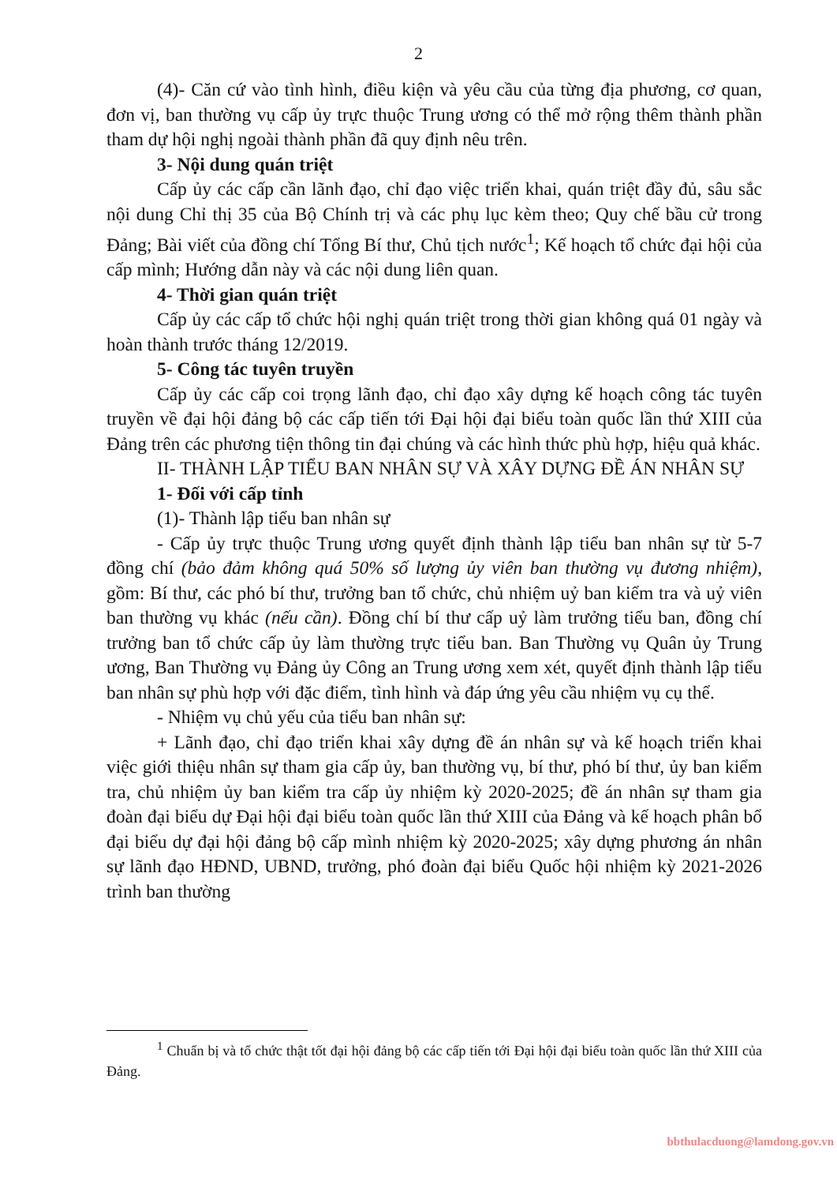2
(4)- Căn cứ vào tình hình, điều kiện và yêu cầu của từng địa phương, cơ quan, đơn vị, ban thường vụ cấp ủy trực thuộc Trung ương có thể mở rộng thêm thành phần tham dự hội nghị ngoài thành phần đã quy định nêu trên.
3- Nội dung quán triệt
Cấp ủy các cấp cần lãnh đạo, chỉ đạo việc triển khai, quán triệt đầy đủ, sâu sắc nội dung Chỉ thị 35 của Bộ Chính trị và các phụ lục kèm theo; Quy chế bầu cử trong Đảng; Bài viết của đồng chí Tổng Bí thư, Chủ tịch nước<sup>1</sup>; Kế hoạch tổ chức đại hội của cấp mình; Hướng dẫn này và các nội dung liên quan.
4- Thời gian quán triệt
Cấp ủy các cấp tổ chức hội nghị quán triệt trong thời gian không quá 01 ngày và hoàn thành trước tháng 12/2019.
5- Công tác tuyên truyền
Cấp ủy các cấp coi trọng lãnh đạo, chỉ đạo xây dựng kế hoạch công tác tuyên truyền về đại hội đảng bộ các cấp tiến tới Đại hội đại biểu toàn quốc lần thứ XIII của Đảng trên các phương tiện thông tin đại chúng và các hình thức phù hợp, hiệu quả khác.
II- THÀNH LẬP TIỂU BAN NHÂN SỰ VÀ XÂY DỰNG ĐỀ ÁN NHÂN SỰ
1- Đối với cấp tỉnh
(1)- Thành lập tiểu ban nhân sự
- Cấp ủy trực thuộc Trung ương quyết định thành lập tiểu ban nhân sự từ 5-7 đồng chí (bảo đảm không quá 50% số lượng ủy viên ban thường vụ đương nhiệm), gồm: Bí thư, các phó bí thư, trưởng ban tổ chức, chủ nhiệm uỷ ban kiểm tra và uỷ viên ban thường vụ khác (nếu cần). Đồng chí bí thư cấp uỷ làm trưởng tiểu ban, đồng chí trưởng ban tổ chức cấp ủy làm thường trực tiểu ban. Ban Thường vụ Quân ủy Trung ương, Ban Thường vụ Đảng ủy Công an Trung ương xem xét, quyết định thành lập tiểu ban nhân sự phù hợp với đặc điểm, tình hình và đáp ứng yêu cầu nhiệm vụ cụ thể.
- Nhiệm vụ chủ yếu của tiểu ban nhân sự:
+ Lãnh đạo, chỉ đạo triển khai xây dựng đề án nhân sự và kế hoạch triển khai việc giới thiệu nhân sự tham gia cấp ủy, ban thường vụ, bí thư, phó bí thư, ủy ban kiểm tra, chủ nhiệm ủy ban kiểm tra cấp ủy nhiệm kỳ 2020-2025; đề án nhân sự tham gia đoàn đại biểu dự Đại hội đại biểu toàn quốc lần thứ XIII của Đảng và kế hoạch phân bổ đại biểu dự đại hội đảng bộ cấp mình nhiệm kỳ 2020-2025; xây dựng phương án nhân sự lãnh đạo HĐND, UBND, trưởng, phó đoàn đại biểu Quốc hội nhiệm kỳ 2021-2026 trình ban thường
<sup>1</sup> Chuẩn bị và tổ chức thật tốt đại hội đảng bộ các cấp tiến tới Đại hội đại biểu toàn quốc lần thứ XIII của Đảng.
bbthulacduong@lamdong.gov.vn